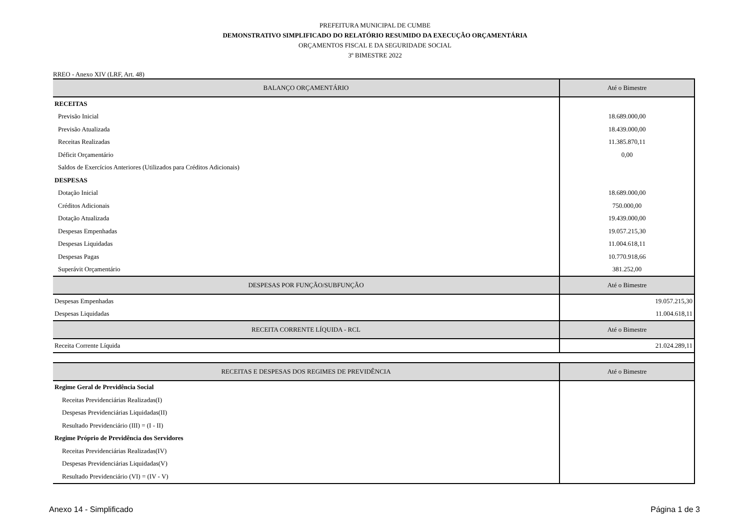PREFEITURA MUNICIPAL DE CUMBE
DEMONSTRATIVO SIMPLIFICADO DO RELATÓRIO RESUMIDO DA EXECUÇÃO ORÇAMENTÁRIA
ORÇAMENTOS FISCAL E DA SEGURIDADE SOCIAL
3º BIMESTRE 2022
RREO - Anexo XIV (LRF, Art. 48)
| BALANÇO ORÇAMENTÁRIO | Até o Bimestre |
| --- | --- |
| RECEITAS | |
| Previsão Inicial | 18.689.000,00 |
| Previsão Atualizada | 18.439.000,00 |
| Receitas Realizadas | 11.385.870,11 |
| Déficit Orçamentário | 0,00 |
| Saldos de Exercícios Anteriores (Utilizados para Créditos Adicionais) | |
| DESPESAS | |
| Dotação Inicial | 18.689.000,00 |
| Créditos Adicionais | 750.000,00 |
| Dotação Atualizada | 19.439.000,00 |
| Despesas Empenhadas | 19.057.215,30 |
| Despesas Liquidadas | 11.004.618,11 |
| Despesas Pagas | 10.770.918,66 |
| Superávit Orçamentário | 381.252,00 |
| DESPESAS POR FUNÇÃO/SUBFUNÇÃO | Até o Bimestre |
| Despesas Empenhadas | 19.057.215,30 |
| Despesas Liquidadas | 11.004.618,11 |
| RECEITA CORRENTE LÍQUIDA - RCL | Até o Bimestre |
| Receita Corrente Líquida | 21.024.289,11 |
| RECEITAS E DESPESAS DOS REGIMES DE PREVIDÊNCIA | Até o Bimestre |
| Regime Geral de Previdência Social | |
| Receitas Previdenciárias Realizadas(I) | |
| Despesas Previdenciárias Liquidadas(II) | |
| Resultado Previdenciário (III) = (I - II) | |
| Regime Próprio de Previdência dos Servidores | |
| Receitas Previdenciárias Realizadas(IV) | |
| Despesas Previdenciárias Liquidadas(V) | |
| Resultado Previdenciário (VI) = (IV - V) | |
Anexo 14 - Simplificado Página 1 de 3